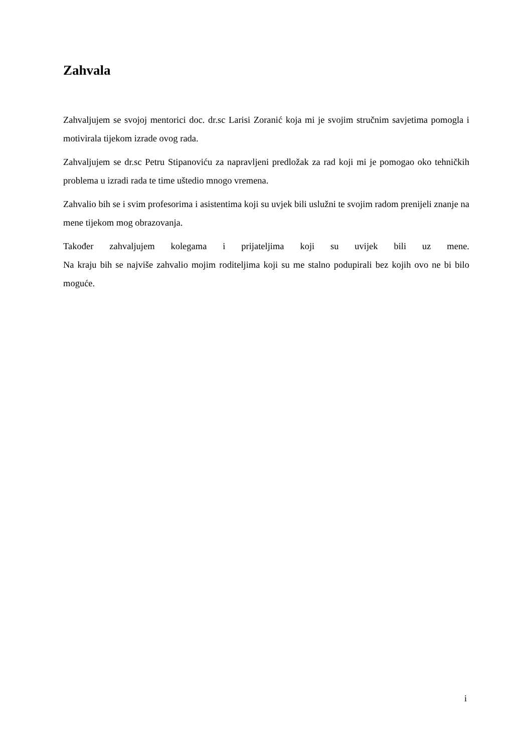Zahvala
Zahvaljujem se svojoj mentorici doc. dr.sc Larisi Zoranić koja mi je svojim stručnim savjetima pomogla i motivirala tijekom izrade ovog rada.
Zahvaljujem se dr.sc Petru Stipanoviću za napravljeni predložak za rad koji mi je pomogao oko tehničkih problema u izradi rada te time uštedio mnogo vremena.
Zahvalio bih se i svim profesorima i asistentima koji su uvjek bili uslužni te svojim radom prenijeli znanje na mene tijekom mog obrazovanja.
Također zahvaljujem kolegama i prijateljima koji su uvijek bili uz mene.
Na kraju bih se najviše zahvalio mojim roditeljima koji su me stalno podupirali bez kojih ovo ne bi bilo moguće.
i